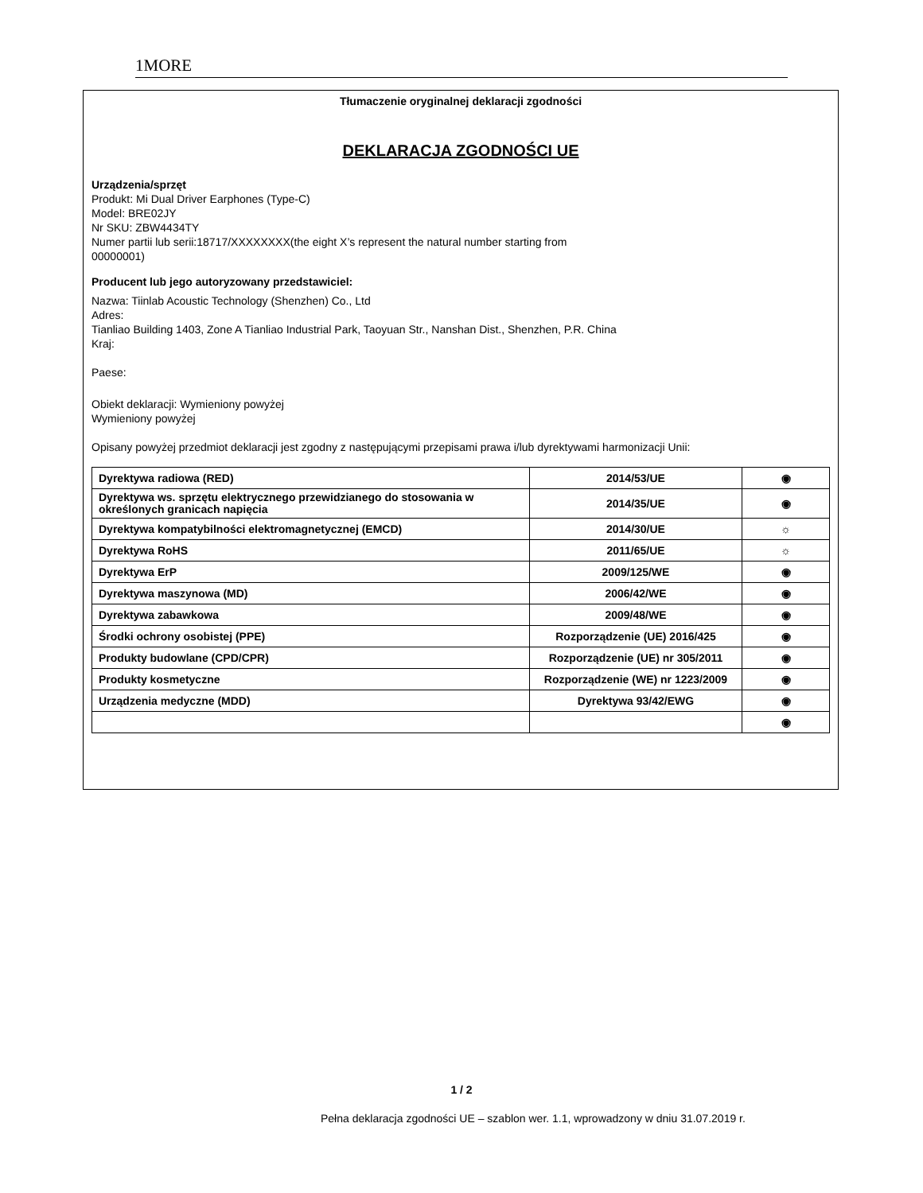1MORE
Tłumaczenie oryginalnej deklaracji zgodności
DEKLARACJA ZGODNOŚCI UE
Urządzenia/sprzęt
Produkt: Mi Dual Driver Earphones (Type-C)
Model: BRE02JY
Nr SKU: ZBW4434TY
Numer partii lub serii:18717/XXXXXXXX(the eight X’s represent the natural number starting from
00000001)
Producent lub jego autoryzowany przedstawiciel:
Nazwa: Tiinlab Acoustic Technology (Shenzhen) Co., Ltd
Adres:
Tianliao Building 1403, Zone A Tianliao Industrial Park, Taoyuan Str., Nanshan Dist., Shenzhen, P.R. China
Kraj:
Paese:
Obiekt deklaracji: Wymieniony powyżej
Wymieniony powyżej
Opisany powyżej przedmiot deklaracji jest zgodny z następującymi przepisami prawa i/lub dyrektywami harmonizacji Unii:
| Dyrektywa radiowa (RED) | 2014/53/UE | ◉ |
| Dyrektywa ws. sprzętu elektrycznego przewidzianego do stosowania w określonych granicach napięcia | 2014/35/UE | ◉ |
| Dyrektywa kompatybilności elektromagnetycznej (EMCD) | 2014/30/UE | ☼ |
| Dyrektywa RoHS | 2011/65/UE | ☼ |
| Dyrektywa ErP | 2009/125/WE | ◉ |
| Dyrektywa maszynowa (MD) | 2006/42/WE | ◉ |
| Dyrektywa zabawkowa | 2009/48/WE | ◉ |
| Środki ochrony osobistej (PPE) | Rozporządzenie (UE) 2016/425 | ◉ |
| Produkty budowlane (CPD/CPR) | Rozporządzenie (UE) nr 305/2011 | ◉ |
| Produkty kosmetyczne | Rozporządzenie (WE) nr 1223/2009 | ◉ |
| Urządzenia medyczne (MDD) | Dyrektywa 93/42/EWG | ◉ |
| | | ◉ |
1 / 2
Pełna deklaracja zgodności UE – szablon wer. 1.1, wprowadzony w dniu 31.07.2019 r.